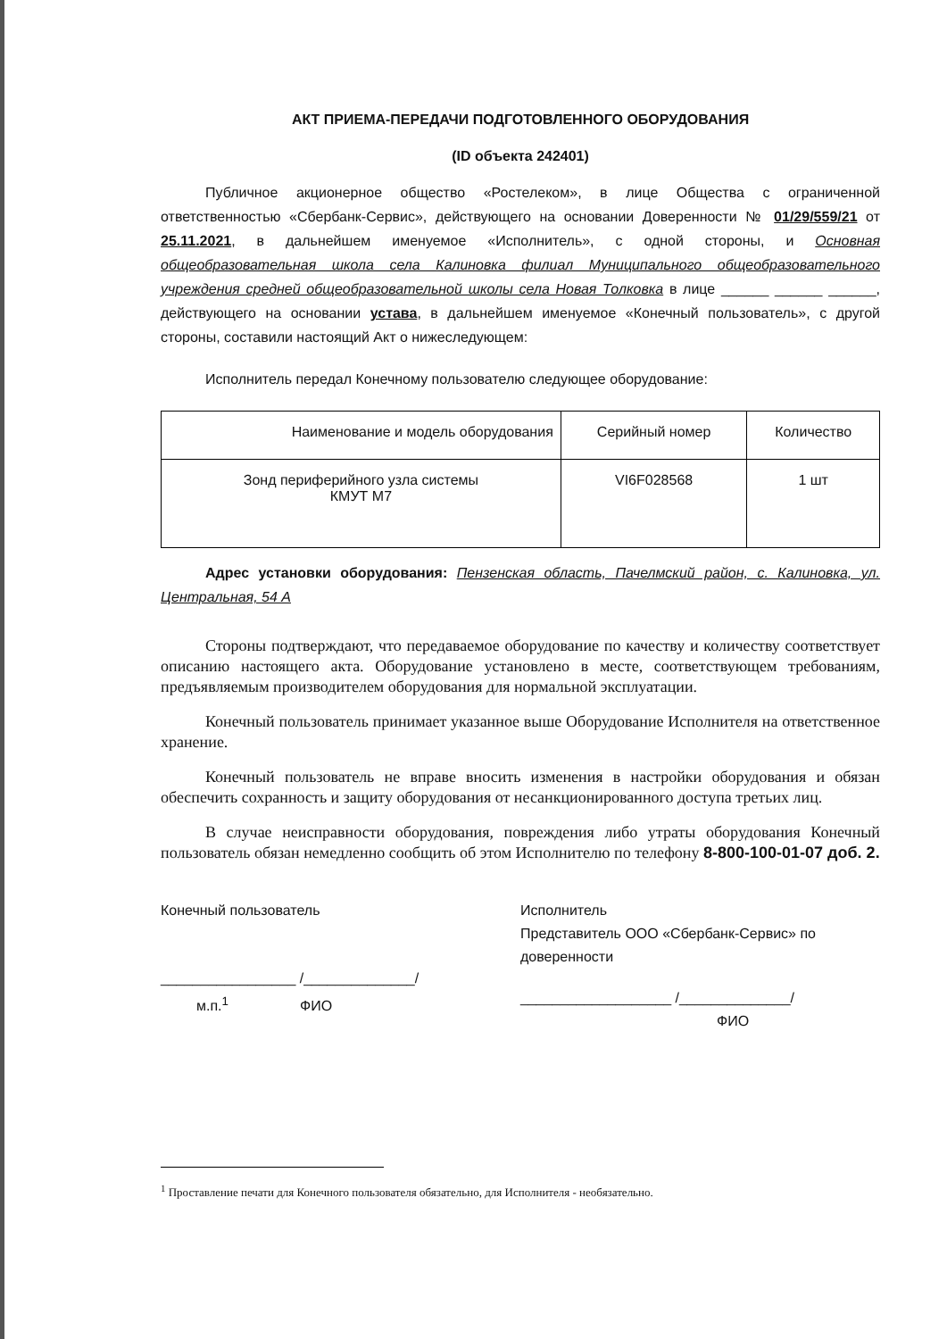АКТ ПРИЕМА-ПЕРЕДАЧИ ПОДГОТОВЛЕННОГО ОБОРУДОВАНИЯ
(ID объекта 242401)
Публичное акционерное общество «Ростелеком», в лице Общества с ограниченной ответственностью «Сбербанк-Сервис», действующего на основании Доверенности № 01/29/559/21 от 25.11.2021, в дальнейшем именуемое «Исполнитель», с одной стороны, и Основная общеобразовательная школа села Калиновка филиал Муниципального общеобразовательного учреждения средней общеобразовательной школы села Новая Толковка в лице ______ ______ ______, действующего на основании устава, в дальнейшем именуемое «Конечный пользователь», с другой стороны, составили настоящий Акт о нижеследующем:
Исполнитель передал Конечному пользователю следующее оборудование:
| Наименование и модель оборудования | Серийный номер | Количество |
| --- | --- | --- |
| Зонд периферийного узла системы КМУТ М7 | VI6F028568 | 1 шт |
Адрес установки оборудования: Пензенская область, Пачелмский район, с. Калиновка, ул. Центральная, 54 А
Стороны подтверждают, что передаваемое оборудование по качеству и количеству соответствует описанию настоящего акта. Оборудование установлено в месте, соответствующем требованиям, предъявляемым производителем оборудования для нормальной эксплуатации.
Конечный пользователь принимает указанное выше Оборудование Исполнителя на ответственное хранение.
Конечный пользователь не вправе вносить изменения в настройки оборудования и обязан обеспечить сохранность и защиту оборудования от несанкционированного доступа третьих лиц.
В случае неисправности оборудования, повреждения либо утраты оборудования Конечный пользователь обязан немедленно сообщить об этом Исполнителю по телефону 8-800-100-01-07 доб. 2.
Конечный пользователь
_________________ /______________/
м.п.<sup>1</sup> ФИО
Исполнитель
Представитель ООО «Сбербанк-Сервис» по доверенности
___________________ /______________/
ФИО
<sup>1</sup> Проставление печати для Конечного пользователя обязательно, для Исполнителя - необязательно.